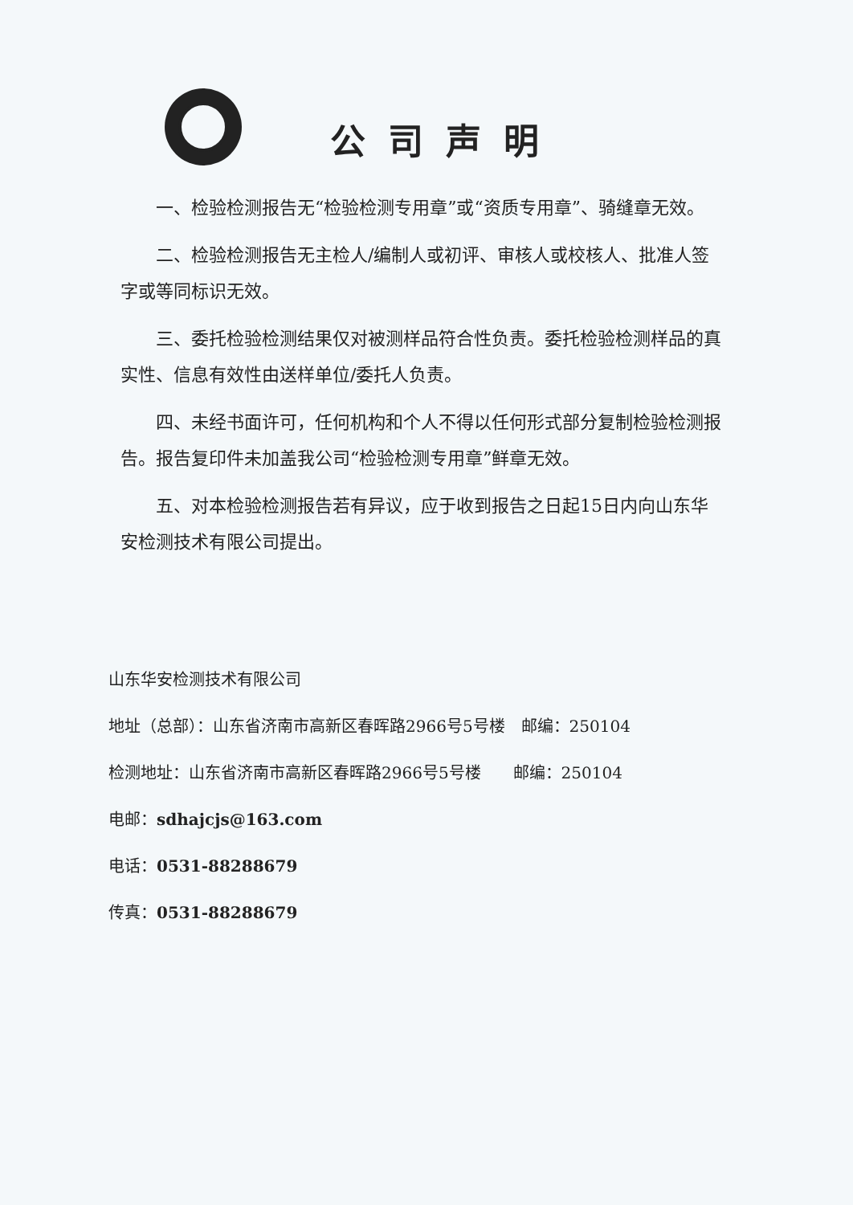公司声明
一、检验检测报告无“检验检测专用章”或“资质专用章”、骑缝章无效。
二、检验检测报告无主检人/编制人或初评、审核人或校核人、批准人签字或等同标识无效。
三、委托检验检测结果仅对被测样品符合性负责。委托检验检测样品的真实性、信息有效性由送样单位/委托人负责。
四、未经书面许可，任何机构和个人不得以任何形式部分复制检验检测报告。报告复印件未加盖我公司“检验检测专用章”鲜章无效。
五、对本检验检测报告若有异议，应于收到报告之日起15日内向山东华安检测技术有限公司提出。
山东华安检测技术有限公司
地址（总部）：山东省济南市高新区春晖路2966号5号楼　邮编：250104
检测地址：山东省济南市高新区春晖路2966号5号楼　　邮编：250104
电邮：sdhajcjs@163.com
电话：0531-88288679
传真：0531-88288679